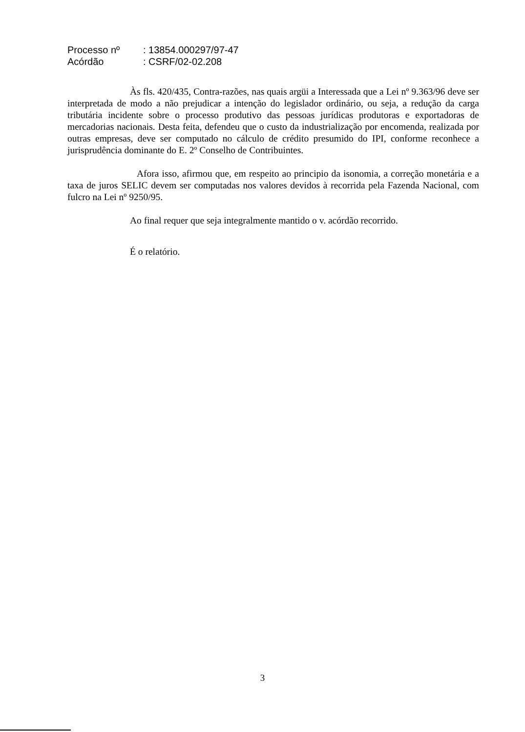| Processo nº | : 13854.000297/97-47 |
| Acórdão | : CSRF/02-02.208 |
Às fls. 420/435, Contra-razões, nas quais argüi a Interessada que a Lei nº 9.363/96 deve ser interpretada de modo a não prejudicar a intenção do legislador ordinário, ou seja, a redução da carga tributária incidente sobre o processo produtivo das pessoas jurídicas produtoras e exportadoras de mercadorias nacionais. Desta feita, defendeu que o custo da industrialização por encomenda, realizada por outras empresas, deve ser computado no cálculo de crédito presumido do IPI, conforme reconhece a jurisprudência dominante do E. 2º Conselho de Contribuintes.
Afora isso, afirmou que, em respeito ao principio da isonomia, a correção monetária e a taxa de juros SELIC devem ser computadas nos valores devidos à recorrida pela Fazenda Nacional, com fulcro na Lei nº 9250/95.
Ao final requer que seja integralmente mantido o v. acórdão recorrido.
É o relatório.
3